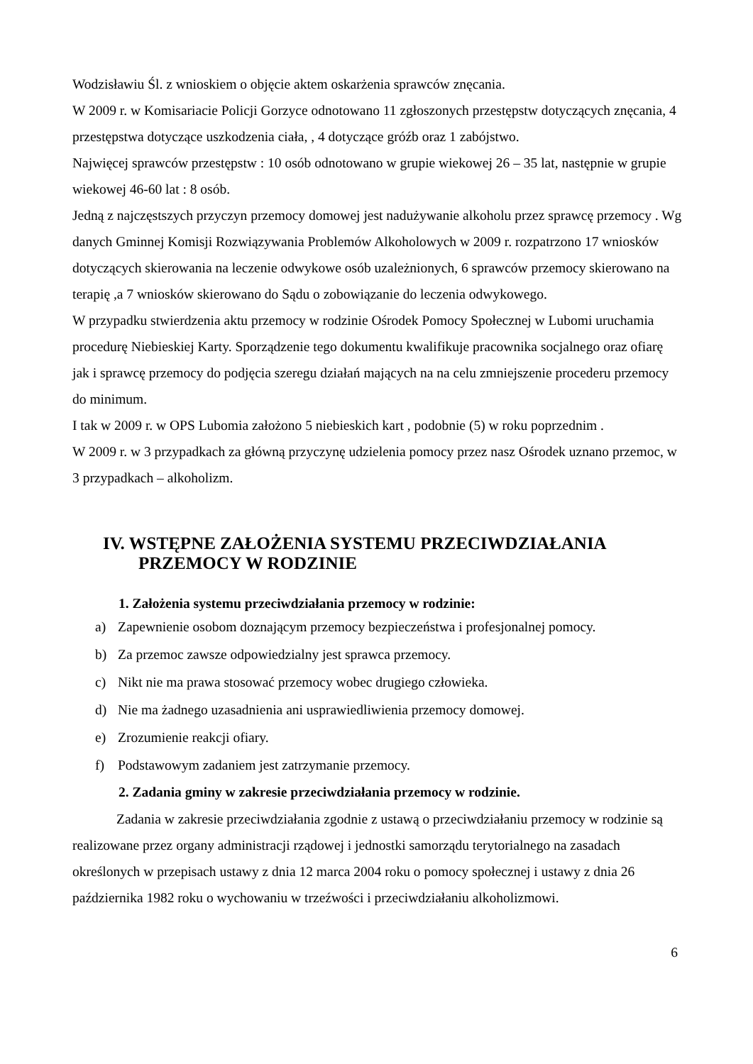Wodzisławiu Śl. z wnioskiem o objęcie aktem oskarżenia sprawców znęcania.
W 2009 r. w Komisariacie Policji Gorzyce odnotowano 11 zgłoszonych przestępstw dotyczących znęcania, 4 przestępstwa dotyczące uszkodzenia ciała, , 4 dotyczące gróźb oraz 1 zabójstwo.
Najwięcej sprawców przestępstw : 10 osób odnotowano w grupie wiekowej 26 – 35 lat, następnie w grupie wiekowej 46-60 lat : 8 osób.
Jedną z najczęstszych przyczyn przemocy domowej jest nadużywanie alkoholu przez sprawcę przemocy . Wg danych Gminnej Komisji Rozwiązywania Problemów Alkoholowych w 2009 r. rozpatrzono 17 wniosków dotyczących skierowania na leczenie odwykowe osób uzależnionych, 6 sprawców przemocy skierowano na terapię ,a 7 wniosków skierowano do Sądu o zobowiązanie do leczenia odwykowego.
W przypadku stwierdzenia aktu przemocy w rodzinie Ośrodek Pomocy Społecznej w Lubomi uruchamia procedurę Niebieskiej Karty. Sporządzenie tego dokumentu kwalifikuje pracownika socjalnego oraz ofiarę jak i sprawcę przemocy do podjęcia szeregu działań mających na na celu zmniejszenie procederu przemocy do minimum.
I tak w 2009 r. w OPS Lubomia założono 5 niebieskich kart , podobnie (5) w roku poprzednim .
W 2009 r. w 3 przypadkach za główną przyczynę udzielenia pomocy przez nasz Ośrodek uznano przemoc, w 3 przypadkach – alkoholizm.
IV. WSTĘPNE ZAŁOŻENIA SYSTEMU PRZECIWDZIAŁANIA
PRZEMOCY W RODZINIE
1. Założenia systemu przeciwdziałania przemocy w rodzinie:
a) Zapewnienie osobom doznającym przemocy bezpieczeństwa i profesjonalnej pomocy.
b) Za przemoc zawsze odpowiedzialny jest sprawca przemocy.
c) Nikt nie ma prawa stosować przemocy wobec drugiego człowieka.
d) Nie ma żadnego uzasadnienia ani usprawiedliwienia przemocy domowej.
e) Zrozumienie reakcji ofiary.
f) Podstawowym zadaniem jest zatrzymanie przemocy.
2. Zadania gminy w zakresie przeciwdziałania przemocy w rodzinie.
Zadania w zakresie przeciwdziałania zgodnie z ustawą o przeciwdziałaniu przemocy w rodzinie są realizowane przez organy administracji rządowej i jednostki samorządu terytorialnego na zasadach określonych w przepisach ustawy z dnia 12 marca 2004 roku o pomocy społecznej i ustawy z dnia 26 października 1982 roku o wychowaniu w trzeźwości i przeciwdziałaniu alkoholizmowi.
6